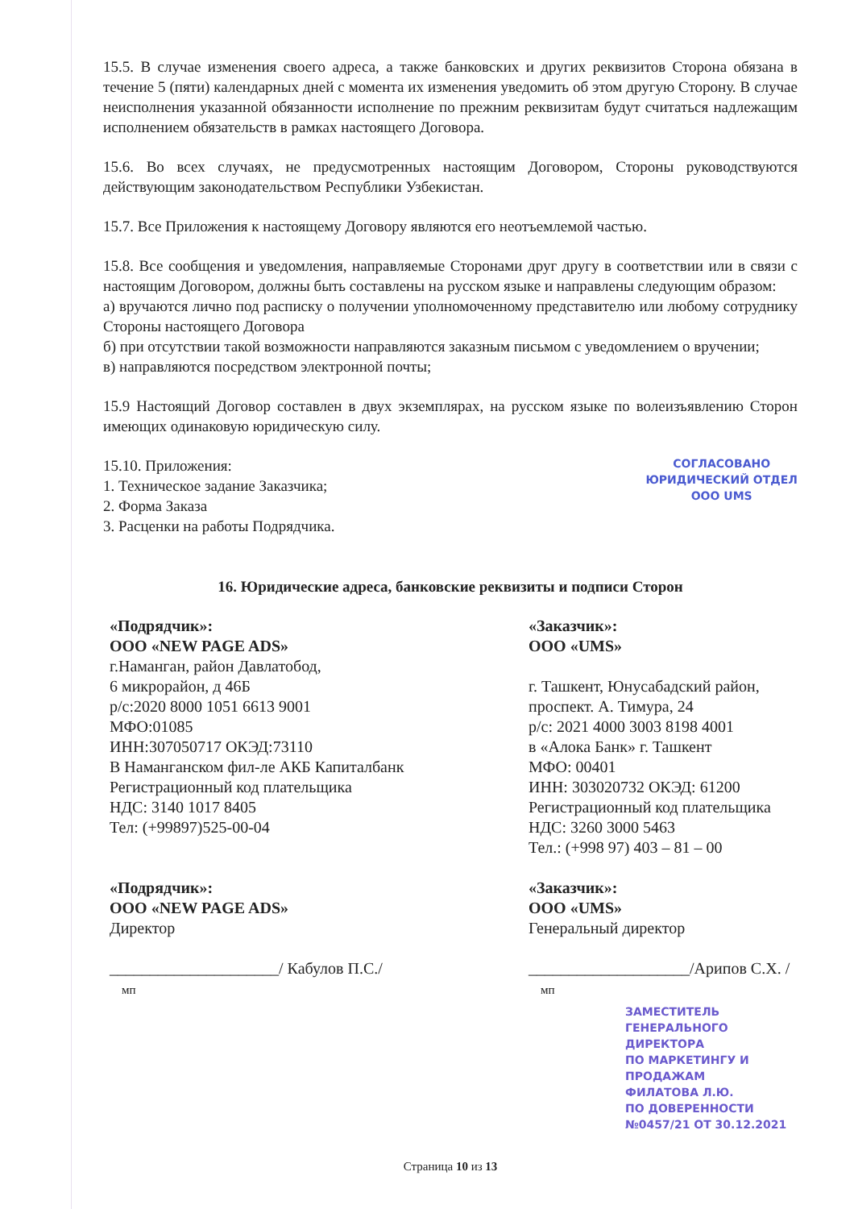15.5. В случае изменения своего адреса, а также банковских и других реквизитов Сторона обязана в течение 5 (пяти) календарных дней с момента их изменения уведомить об этом другую Сторону. В случае неисполнения указанной обязанности исполнение по прежним реквизитам будут считаться надлежащим исполнением обязательств в рамках настоящего Договора.
15.6. Во всех случаях, не предусмотренных настоящим Договором, Стороны руководствуются действующим законодательством Республики Узбекистан.
15.7. Все Приложения к настоящему Договору являются его неотъемлемой частью.
15.8. Все сообщения и уведомления, направляемые Сторонами друг другу в соответствии или в связи с настоящим Договором, должны быть составлены на русском языке и направлены следующим образом:
а) вручаются лично под расписку о получении уполномоченному представителю или любому сотруднику Стороны настоящего Договора
б) при отсутствии такой возможности направляются заказным письмом с уведомлением о вручении;
в) направляются посредством электронной почты;
15.9 Настоящий Договор составлен в двух экземплярах, на русском языке по волеизъявлению Сторон имеющих одинаковую юридическую силу.
15.10. Приложения:
1. Техническое задание Заказчика;
2. Форма Заказа
3. Расценки на работы Подрядчика.
СОГЛАСОВАНО
ЮРИДИЧЕСКИЙ ОТДЕЛ
ООО UMS
16. Юридические адреса, банковские реквизиты и подписи Сторон
«Подрядчик»:
ООО «NEW PAGE ADS»
г.Наманган, район Давлатобод,
6 микрорайон, д 46Б
р/с:2020 8000 1051 6613 9001
МФО:01085
ИНН:307050717 ОКЭД:73110
В Наманганском фил-ле АКБ Капиталбанк
Регистрационный код плательщика
НДС: 3140 1017 8405
Тел: (+99897)525-00-04
«Подрядчик»:
ООО «NEW PAGE ADS»
Директор
_____________________/ Кабулов П.С./
мп
«Заказчик»:
ООО «UMS»
г. Ташкент, Юнусабадский район,
проспект. А. Тимура, 24
р/с: 2021 4000 3003 8198 4001
в «Алока Банк» г. Ташкент
МФО: 00401
ИНН: 303020732 ОКЭД: 61200
Регистрационный код плательщика
НДС: 3260 3000 5463
Тел.: (+998 97) 403 – 81 – 00
«Заказчик»:
ООО «UMS»
Генеральный директор
____________________/Арипов С.Х. /
мп
ЗАМЕСТИТЕЛЬ
ГЕНЕРАЛЬНОГО ДИРЕКТОРА
ПО МАРКЕТИНГУ И ПРОДАЖАМ
ФИЛАТОВА Л.Ю.
ПО ДОВЕРЕННОСТИ
№0457/21 ОТ 30.12.2021
Страница 10 из 13